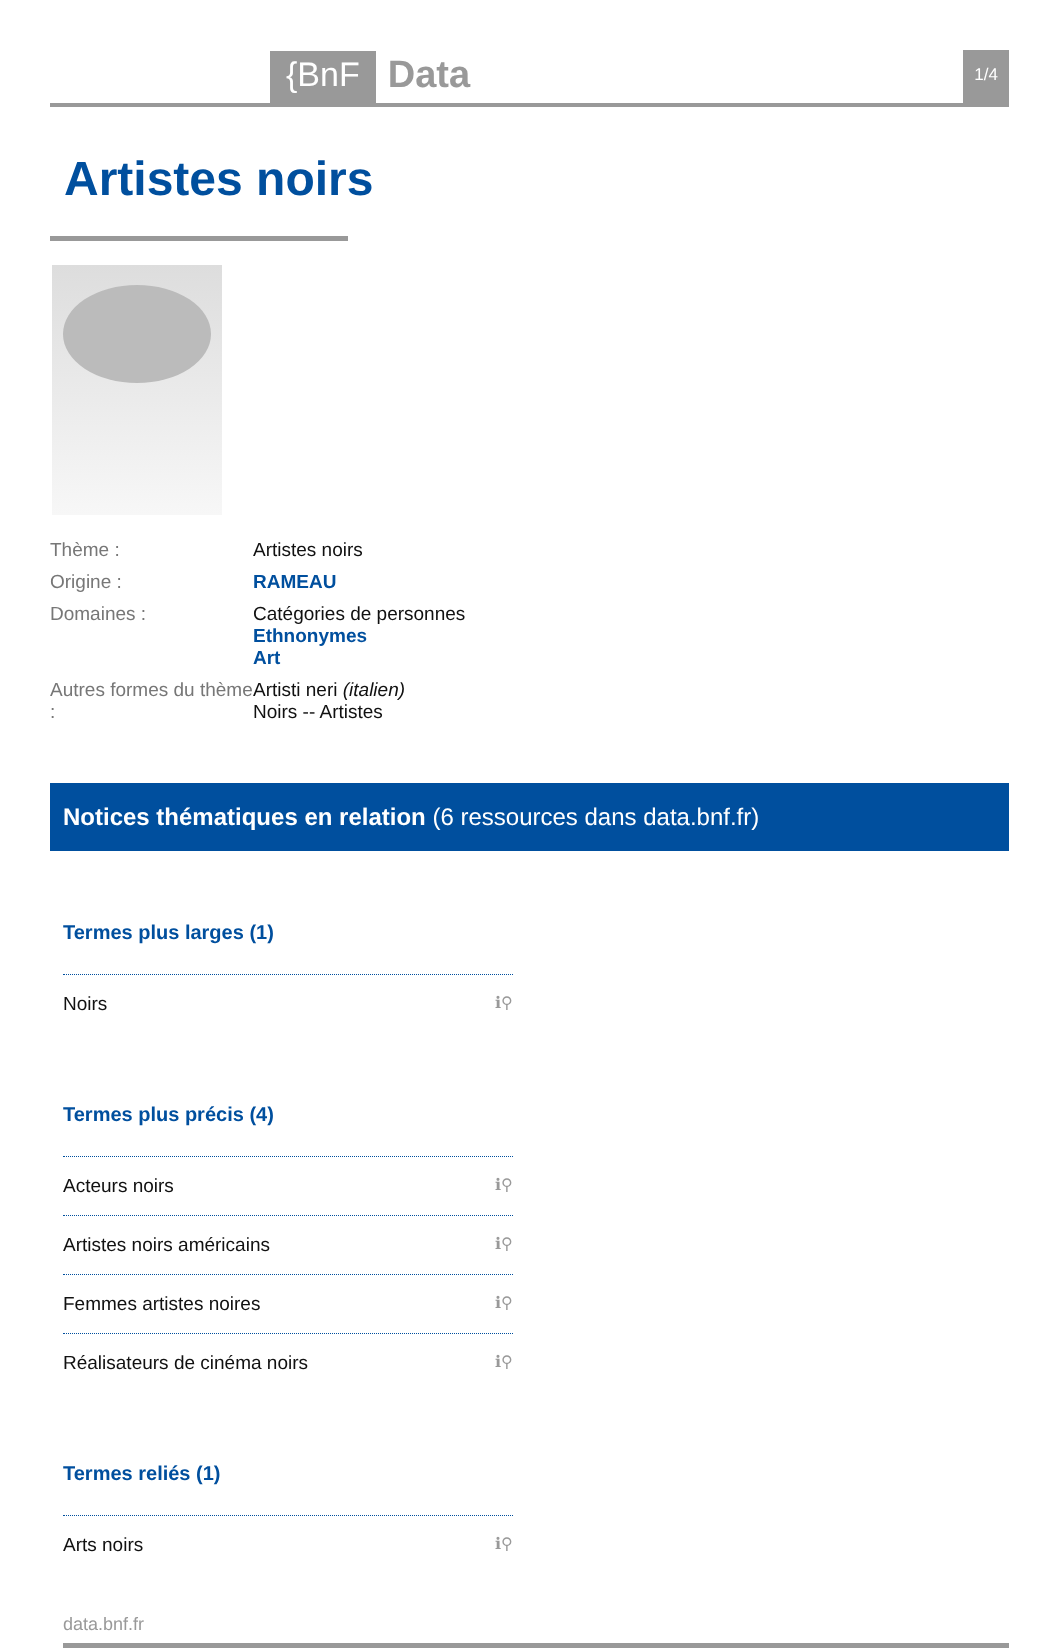{BnF Data
1/4
Artistes noirs
Thème : Artistes noirs
Origine : RAMEAU
Domaines : Catégories de personnes
Ethnonymes
Art
Autres formes du thème :
Artisti neri (italien)
Noirs -- Artistes
Notices thématiques en relation (6 ressources dans data.bnf.fr)
Termes plus larges (1)
Noirs ℹ⚲
Termes plus précis (4)
Acteurs noirs ℹ⚲
Artistes noirs américains ℹ⚲
Femmes artistes noires ℹ⚲
Réalisateurs de cinéma noirs ℹ⚲
Termes reliés (1)
Arts noirs ℹ⚲
data.bnf.fr